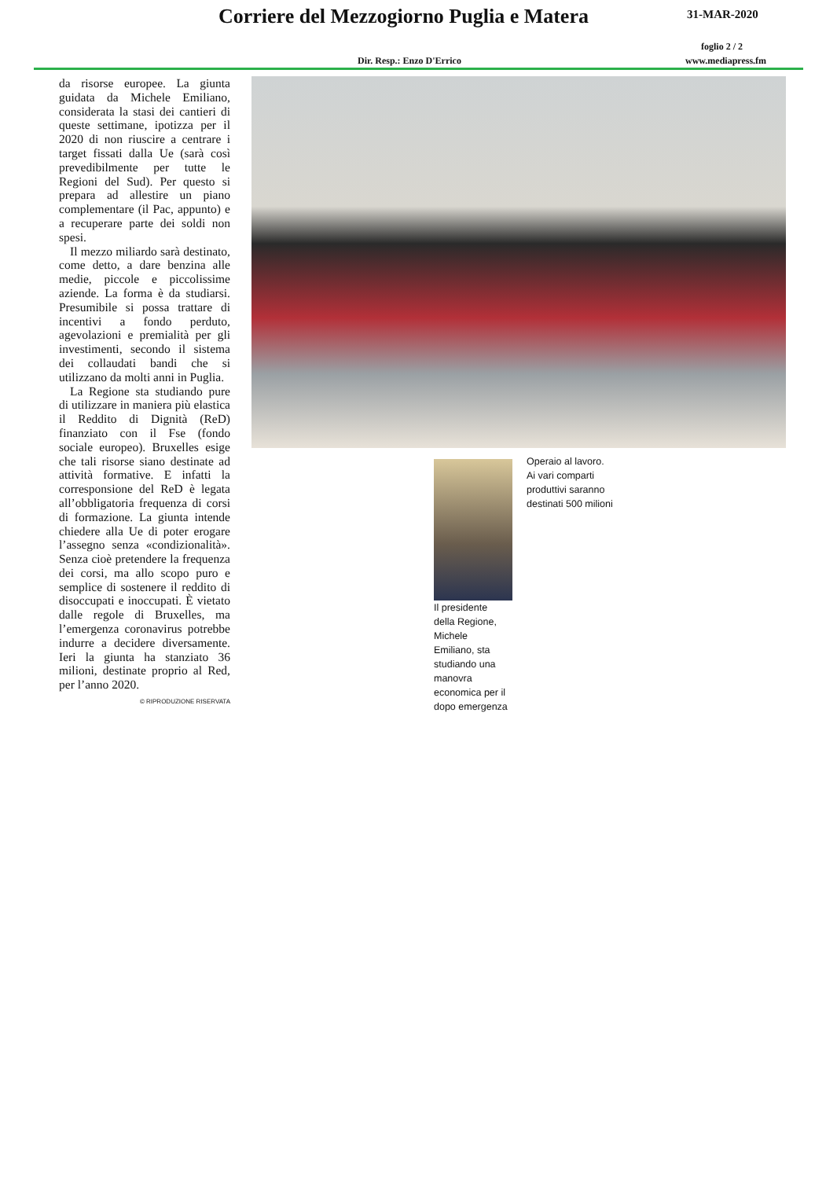Corriere del Mezzogiorno Puglia e Matera
31-MAR-2020
foglio 2 / 2
Dir. Resp.: Enzo D'Errico www.mediapress.fm
da risorse europee. La giunta guidata da Michele Emiliano, considerata la stasi dei cantieri di queste settimane, ipotizza per il 2020 di non riuscire a centrare i target fissati dalla Ue (sarà così prevedibilmente per tutte le Regioni del Sud). Per questo si prepara ad allestire un piano complementare (il Pac, appunto) e a recuperare parte dei soldi non spesi.
Il mezzo miliardo sarà destinato, come detto, a dare benzina alle medie, piccole e piccolissime aziende. La forma è da studiarsi. Presumibile si possa trattare di incentivi a fondo perduto, agevolazioni e premialità per gli investimenti, secondo il sistema dei collaudati bandi che si utilizzano da molti anni in Puglia.
La Regione sta studiando pure di utilizzare in maniera più elastica il Reddito di Dignità (ReD) finanziato con il Fse (fondo sociale europeo). Bruxelles esige che tali risorse siano destinate ad attività formative. E infatti la corresponsione del ReD è legata all’obbligatoria frequenza di corsi di formazione. La giunta intende chiedere alla Ue di poter erogare l’assegno senza «condizionalità». Senza cioè pretendere la frequenza dei corsi, ma allo scopo puro e semplice di sostenere il reddito di disoccupati e inoccupati. È vietato dalle regole di Bruxelles, ma l’emergenza coronavirus potrebbe indurre a decidere diversamente. Ieri la giunta ha stanziato 36 milioni, destinate proprio al Red, per l’anno 2020.
© RIPRODUZIONE RISERVATA
Il presidente
della Regione,
Michele
Emiliano, sta
studiando una
manovra
economica per il
dopo emergenza
Operaio al lavoro. Ai vari comparti produttivi saranno destinati 500 milioni